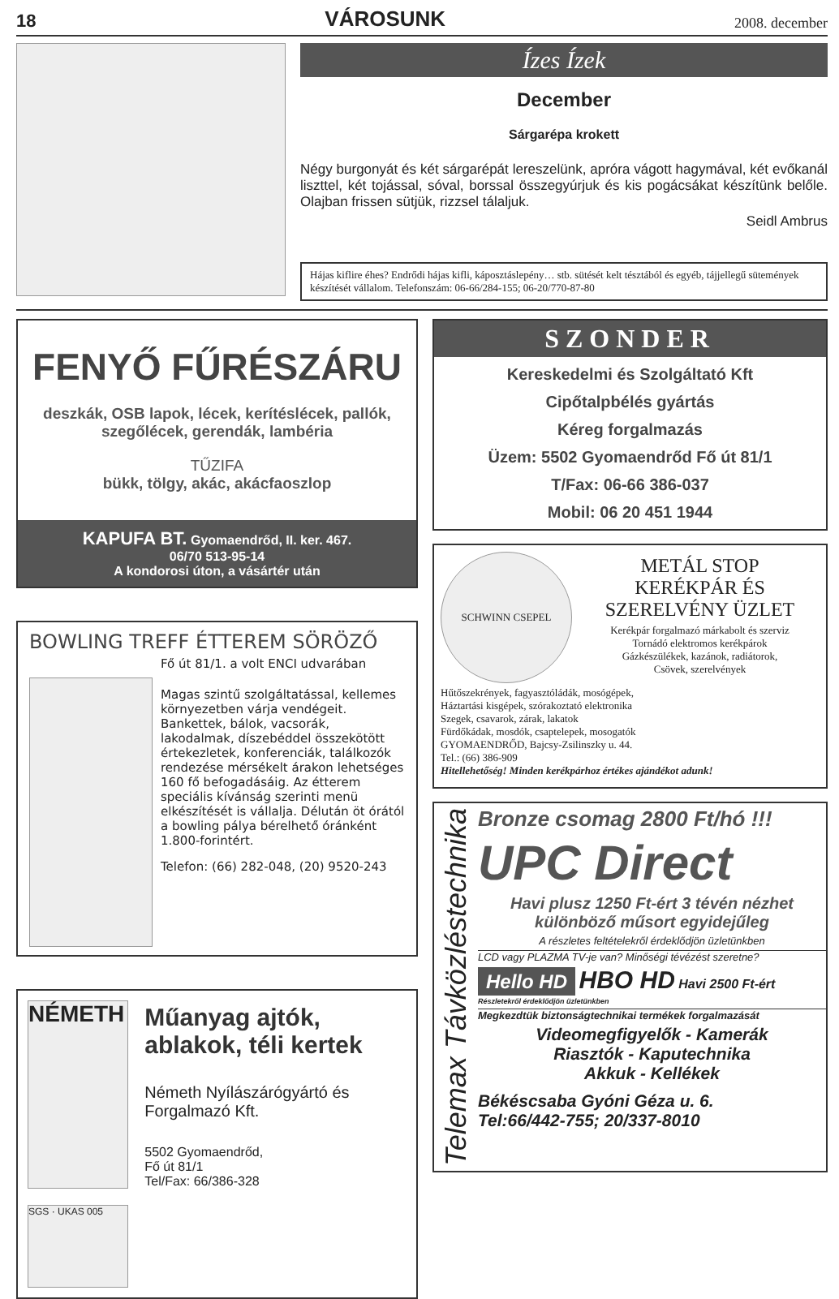18 VÁROSUNK 2008. december
Ízes Ízek
December
Sárgarépa krokett
Négy burgonyát és két sárgarépát lereszelünk, apróra vágott hagymával, két evőkanál liszttel, két tojással, sóval, borssal összegyúrjuk és kis pogácsákat készítünk belőle. Olajban frissen sütjük, rizzsel tálaljuk.
Seidl Ambrus
Hájas kiflire éhes? Endrődi hájas kifli, káposztáslepény… stb. sütését kelt tésztából és egyéb, tájjellegű sütemények készítését vállalom. Telefonszám: 06-66/284-155; 06-20/770-87-80
FENYŐ FŰRÉSZÁRU
deszkák, OSB lapok, lécek, kerítéslécek, pallók, szegőlécek, gerendák, lambéria
TŰZIFA
bükk, tölgy, akác, akácfaoszlop
KAPUFA BT. Gyomaendrőd, II. ker. 467.
06/70 513-95-14
A kondorosi úton, a vásártér után
BOWLING TREFF ÉTTEREM SÖRÖZŐ
Fő út 81/1. a volt ENCI udvarában
Magas szintű szolgáltatással, kellemes környezetben várja vendégeit. Bankettek, bálok, vacsorák, lakodalmak, díszebéddel összekötött értekezletek, konferenciák, találkozók rendezése mérsékelt árakon lehetséges 160 fő befogadásáig. Az étterem speciális kívánság szerinti menü elkészítését is vállalja. Délután öt órától a bowling pálya bérelhető óránként 1.800-forintért.
Telefon: (66) 282-048, (20) 9520-243
NÉMETH
SGS · UKAS 005
Műanyag ajtók, ablakok, téli kertek
Németh Nyílászárógyártó és Forgalmazó Kft.
5502 Gyomaendrőd,
Fő út 81/1
Tel/Fax: 66/386-328
SZONDER
Kereskedelmi és Szolgáltató Kft
Cipőtalpbélés gyártás
Kéreg forgalmazás
Üzem: 5502 Gyomaendrőd Fő út 81/1
T/Fax: 06-66 386-037
Mobil: 06 20 451 1944
SCHWINN CSEPEL
METÁL STOP
KERÉKPÁR ÉS
SZERELVÉNY ÜZLET
Kerékpár forgalmazó márkabolt és szerviz
Tornádó elektromos kerékpárok
Gázkészülékek, kazánok, radiátorok,
Csövek, szerelvények
Hűtőszekrények, fagyasztóládák, mosógépek,
Háztartási kisgépek, szórakoztató elektronika
Szegek, csavarok, zárak, lakatok
Fürdőkádak, mosdók, csaptelepek, mosogatók
GYOMAENDRŐD, Bajcsy-Zsilinszky u. 44.
Tel.: (66) 386-909
Hitellehetőség! Minden kerékpárhoz értékes ajándékot adunk!
Telemax Távközléstechnika
Bronze csomag 2800 Ft/hó !!!
UPC Direct
Havi plusz 1250 Ft-ért 3 tévén nézhet különböző műsort egyidejűleg
A részletes feltételekről érdeklődjön üzletünkben
LCD vagy PLAZMA TV-je van? Minőségi tévézést szeretne?
Hello HD HBO HD Havi 2500 Ft-ért
Részletekről érdeklődjön üzletünkben
Megkezdtük biztonságtechnikai termékek forgalmazását
Videomegfigyelők - Kamerák
Riasztók - Kaputechnika
Akkuk - Kellékek
Békéscsaba Gyóni Géza u. 6.
Tel:66/442-755; 20/337-8010